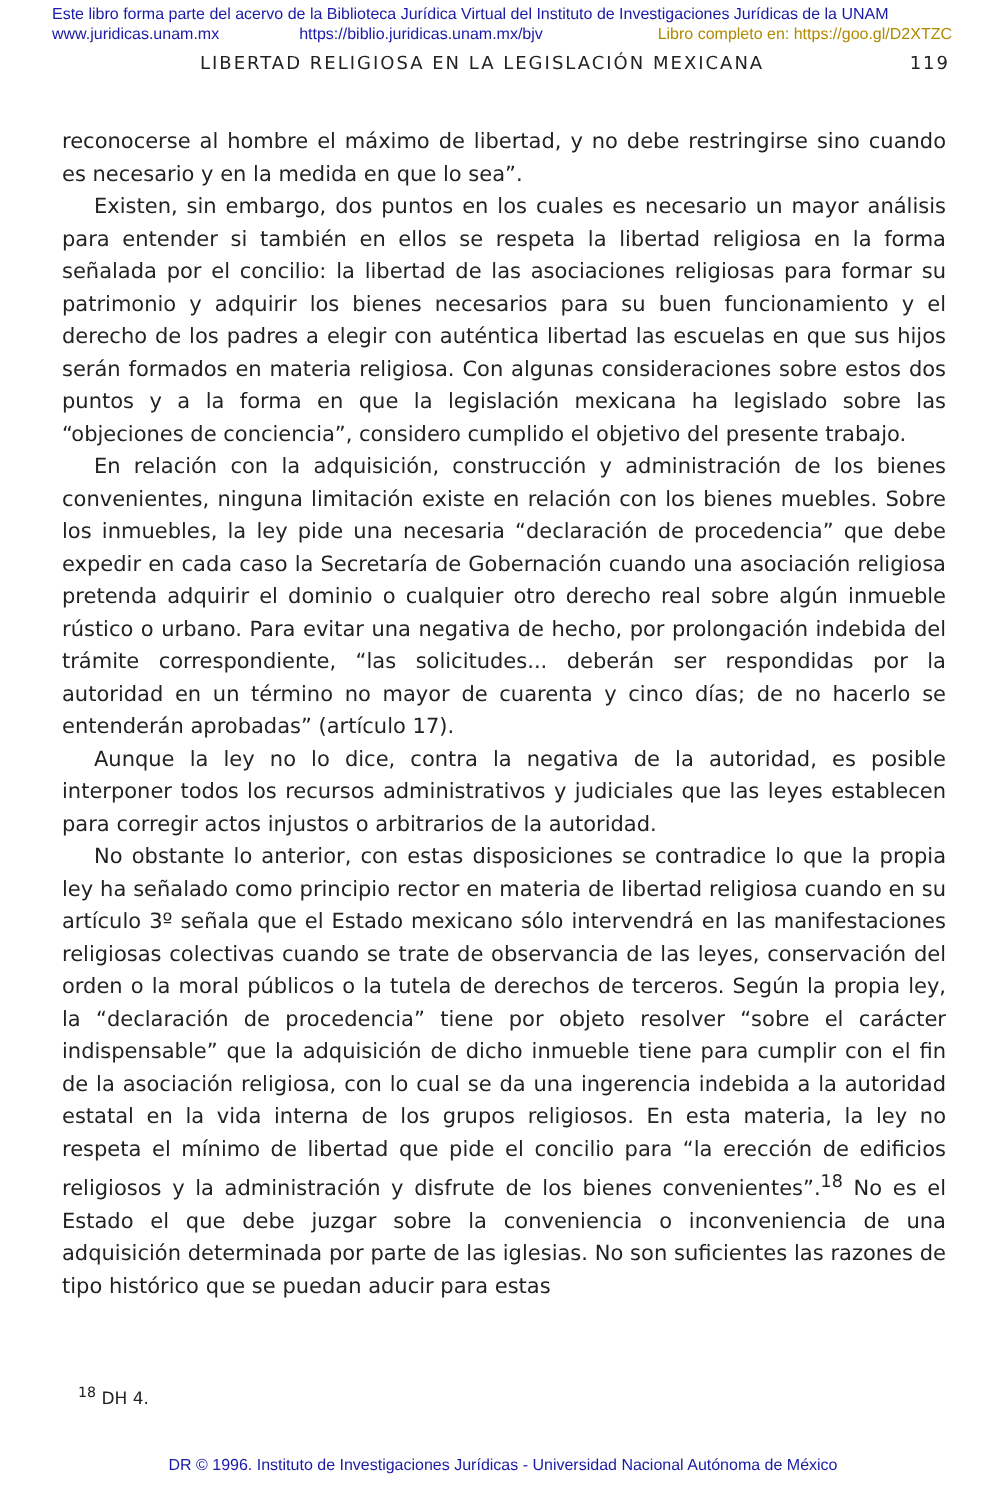Este libro forma parte del acervo de la Biblioteca Jurídica Virtual del Instituto de Investigaciones Jurídicas de la UNAM
www.juridicas.unam.mx https://biblio.juridicas.unam.mx/bjv Libro completo en: https://goo.gl/D2XTZC
LIBERTAD RELIGIOSA EN LA LEGISLACIÓN MEXICANA 119
reconocerse al hombre el máximo de libertad, y no debe restringirse sino cuando es necesario y en la medida en que lo sea”.
Existen, sin embargo, dos puntos en los cuales es necesario un mayor análisis para entender si también en ellos se respeta la libertad religiosa en la forma señalada por el concilio: la libertad de las asociaciones religiosas para formar su patrimonio y adquirir los bienes necesarios para su buen funcionamiento y el derecho de los padres a elegir con auténtica libertad las escuelas en que sus hijos serán formados en materia religiosa. Con algunas consideraciones sobre estos dos puntos y a la forma en que la legislación mexicana ha legislado sobre las “objeciones de conciencia”, considero cumplido el objetivo del presente trabajo.
En relación con la adquisición, construcción y administración de los bienes convenientes, ninguna limitación existe en relación con los bienes muebles. Sobre los inmuebles, la ley pide una necesaria “declaración de procedencia” que debe expedir en cada caso la Secretaría de Gobernación cuando una asociación religiosa pretenda adquirir el dominio o cualquier otro derecho real sobre algún inmueble rústico o urbano. Para evitar una negativa de hecho, por prolongación indebida del trámite correspondiente, “las solicitudes... deberán ser respondidas por la autoridad en un término no mayor de cuarenta y cinco días; de no hacerlo se entenderán aprobadas” (artículo 17).
Aunque la ley no lo dice, contra la negativa de la autoridad, es posible interponer todos los recursos administrativos y judiciales que las leyes establecen para corregir actos injustos o arbitrarios de la autoridad.
No obstante lo anterior, con estas disposiciones se contradice lo que la propia ley ha señalado como principio rector en materia de libertad religiosa cuando en su artículo 3º señala que el Estado mexicano sólo intervendrá en las manifestaciones religiosas colectivas cuando se trate de observancia de las leyes, conservación del orden o la moral públicos o la tutela de derechos de terceros. Según la propia ley, la “declaración de procedencia” tiene por objeto resolver “sobre el carácter indispensable” que la adquisición de dicho inmueble tiene para cumplir con el fin de la asociación religiosa, con lo cual se da una ingerencia indebida a la autoridad estatal en la vida interna de los grupos religiosos. En esta materia, la ley no respeta el mínimo de libertad que pide el concilio para “la erección de edificios religiosos y la administración y disfrute de los bienes convenientes”.<sup>18</sup> No es el Estado el que debe juzgar sobre la conveniencia o inconveniencia de una adquisición determinada por parte de las iglesias. No son suficientes las razones de tipo histórico que se puedan aducir para estas
<sup>18</sup> DH 4.
DR © 1996. Instituto de Investigaciones Jurídicas - Universidad Nacional Autónoma de México